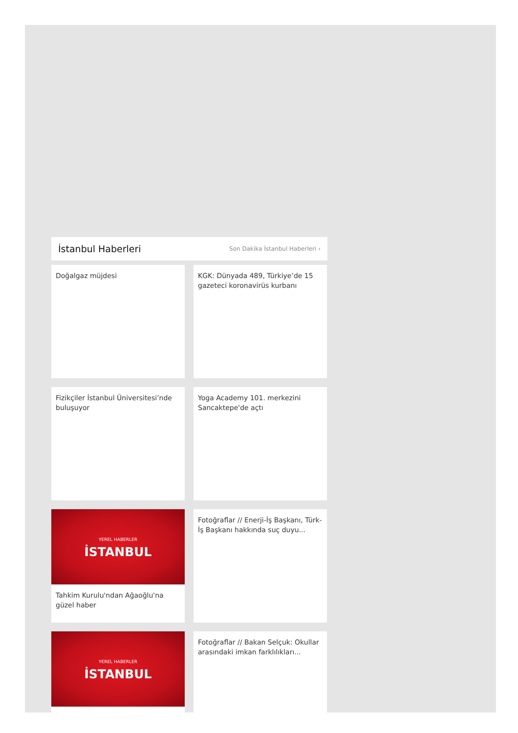İstanbul Haberleri
Son Dakika İstanbul Haberleri ›
Doğalgaz müjdesi
KGK: Dünyada 489, Türkiye’de 15 gazeteci koronavirüs kurbanı
Fizikçiler İstanbul Üniversitesi’nde buluşuyor
Yoga Academy 101. merkezini Sancaktepe'de açtı
YEREL HABERLER
İSTANBUL
Tahkim Kurulu'ndan Ağaoğlu'na güzel haber
Fotoğraflar // Enerji-İş Başkanı, Türk-İş Başkanı hakkında suç duyu...
YEREL HABERLER
İSTANBUL
Fotoğraflar // Bakan Selçuk: Okullar arasındaki imkan farklılıkları...